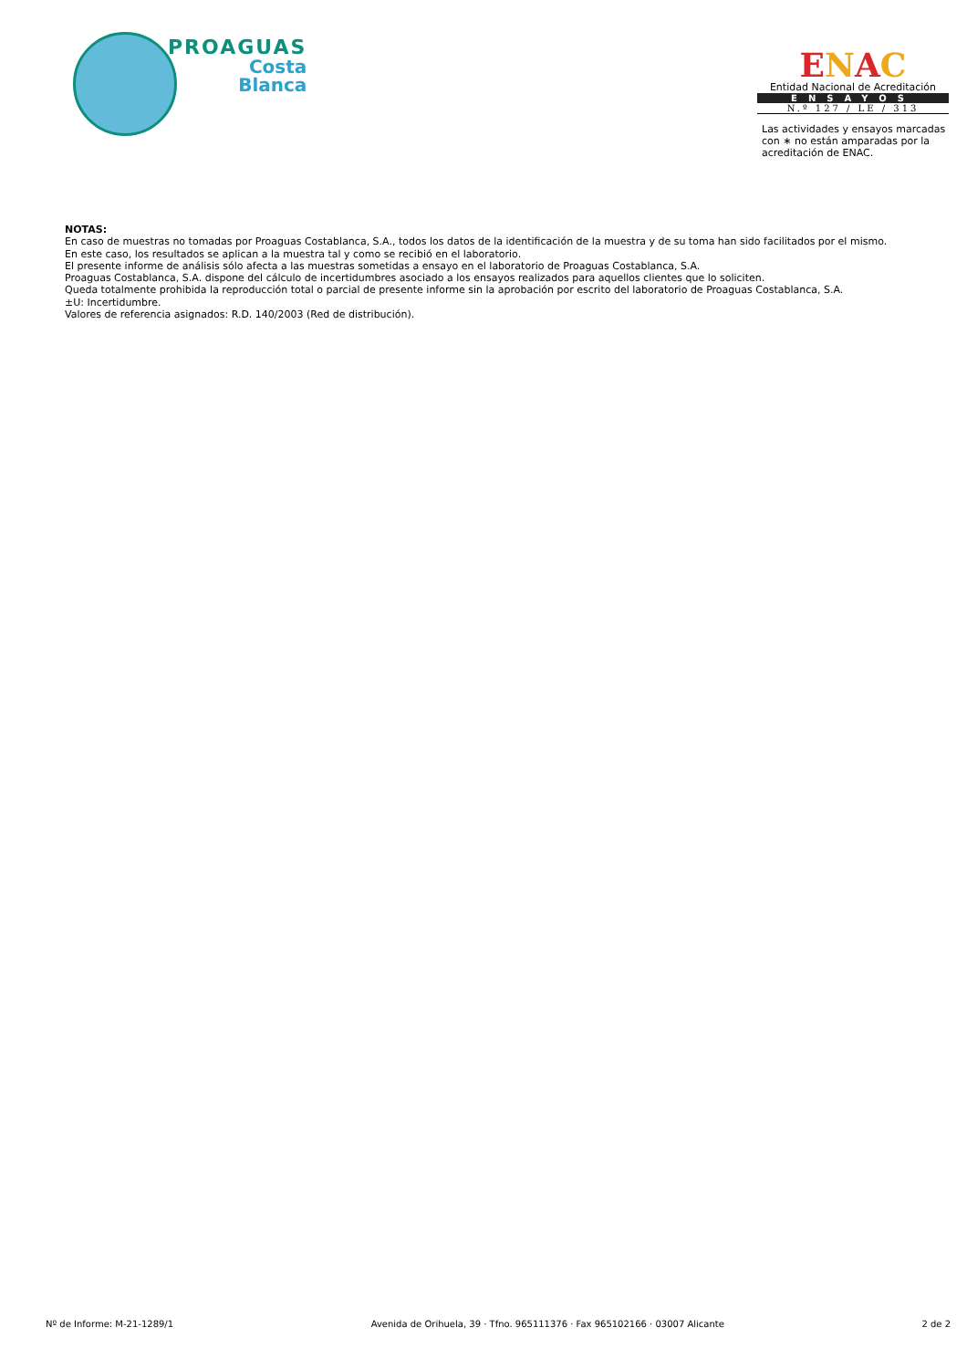PROAGUAS
Costa
Blanca
ENAC
Entidad Nacional de Acreditación
ENSAYOS
N.º 127 / LE / 313
Las actividades y ensayos marcadas con ∗ no están amparadas por la acreditación de ENAC.
NOTAS:
En caso de muestras no tomadas por Proaguas Costablanca, S.A., todos los datos de la identificación de la muestra y de su toma han sido facilitados por el mismo.
En este caso, los resultados se aplican a la muestra tal y como se recibió en el laboratorio.
El presente informe de análisis sólo afecta a las muestras sometidas a ensayo en el laboratorio de Proaguas Costablanca, S.A.
Proaguas Costablanca, S.A. dispone del cálculo de incertidumbres asociado a los ensayos realizados para aquellos clientes que lo soliciten.
Queda totalmente prohibida la reproducción total o parcial de presente informe sin la aprobación por escrito del laboratorio de Proaguas Costablanca, S.A.
±U: Incertidumbre.
Valores de referencia asignados: R.D. 140/2003 (Red de distribución).
Nº de Informe: M-21-1289/1 Avenida de Orihuela, 39 · Tfno. 965111376 · Fax 965102166 · 03007 Alicante 2 de 2